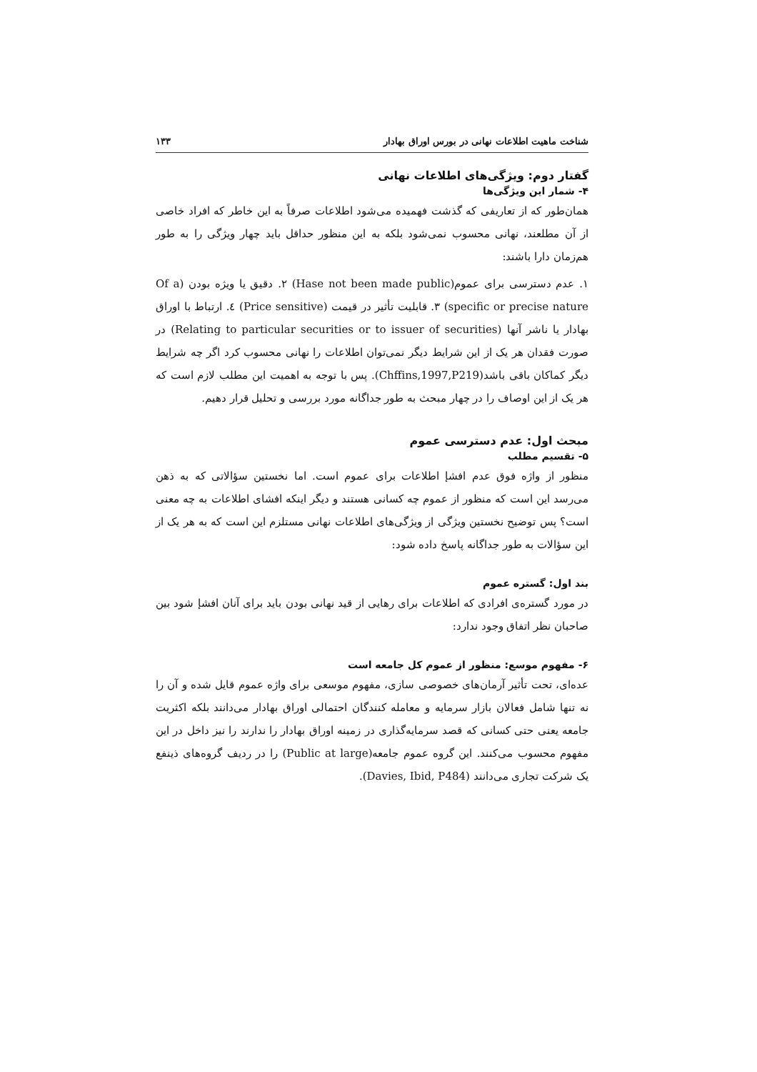شناخت ماهیت اطلاعات نهانی در بورس اوراق بهادار ۱۳۳
گفتار دوم: ویژگی‌های اطلاعات نهانی
۴- شمار این ویژگی‌ها
همان‌طور که از تعاریفی که گذشت فهمیده می‌شود اطلاعات صرفاً به این خاطر که افراد خاصی از آن مطلعند، نهانی محسوب نمی‌شود بلکه به این منظور حداقل باید چهار ویژگی را به طور هم‌زمان دارا باشند:
۱. عدم دسترسی برای عموم(Hase not been made public) ۲. دقیق یا ویژه بودن (Of a specific or precise nature) ۳. قابلیت تأثیر در قیمت (Price sensitive) ٤. ارتباط با اوراق بهادار یا ناشر آنها (Relating to particular securities or to issuer of securities) در صورت فقدان هر یک از این شرایط دیگر نمی‌توان اطلاعات را نهانی محسوب کرد اگر چه شرایط دیگر کماکان باقی باشد(Chffins,1997,P219). پس با توجه به اهمیت این مطلب لازم است که هر یک از این اوصاف را در چهار مبحث به طور جداگانه مورد بررسی و تحلیل قرار دهیم.
مبحث اول: عدم دسترسی عموم
۵- تقسیم مطلب
منظور از واژه فوق عدم افشإ اطلاعات برای عموم است. اما نخستین سؤالاتی که به ذهن می‌رسد این است که منظور از عموم چه کسانی هستند و دیگر اینکه افشای اطلاعات به چه معنی است؟ پس توضیح نخستین ویژگی از ویژگی‌های اطلاعات نهانی مستلزم این است که به هر یک از این سؤالات به طور جداگانه پاسخ داده شود:
بند اول: گستره عموم
در مورد گستره‌ی افرادی که اطلاعات برای رهایی از قید نهانی بودن باید برای آنان افشإ شود بین صاحبان نظر اتفاق وجود ندارد:
۶- مفهوم موسع: منظور از عموم کل جامعه است
عده‌ای، تحت تأثیر آرمان‌های خصوصی سازی، مفهوم موسعی برای واژه عموم قایل شده و آن را نه تنها شامل فعالان بازار سرمایه و معامله کنندگان احتمالی اوراق بهادار می‌دانند بلکه اکثریت جامعه یعنی حتی کسانی که قصد سرمایه‌گذاری در زمینه اوراق بهادار را ندارند را نیز داخل در این مفهوم محسوب می‌کنند. این گروه عموم جامعه(Public at large) را در ردیف گروه‌های ذینفع یک شرکت تجاری می‌دانند (Davies, Ibid, P484).